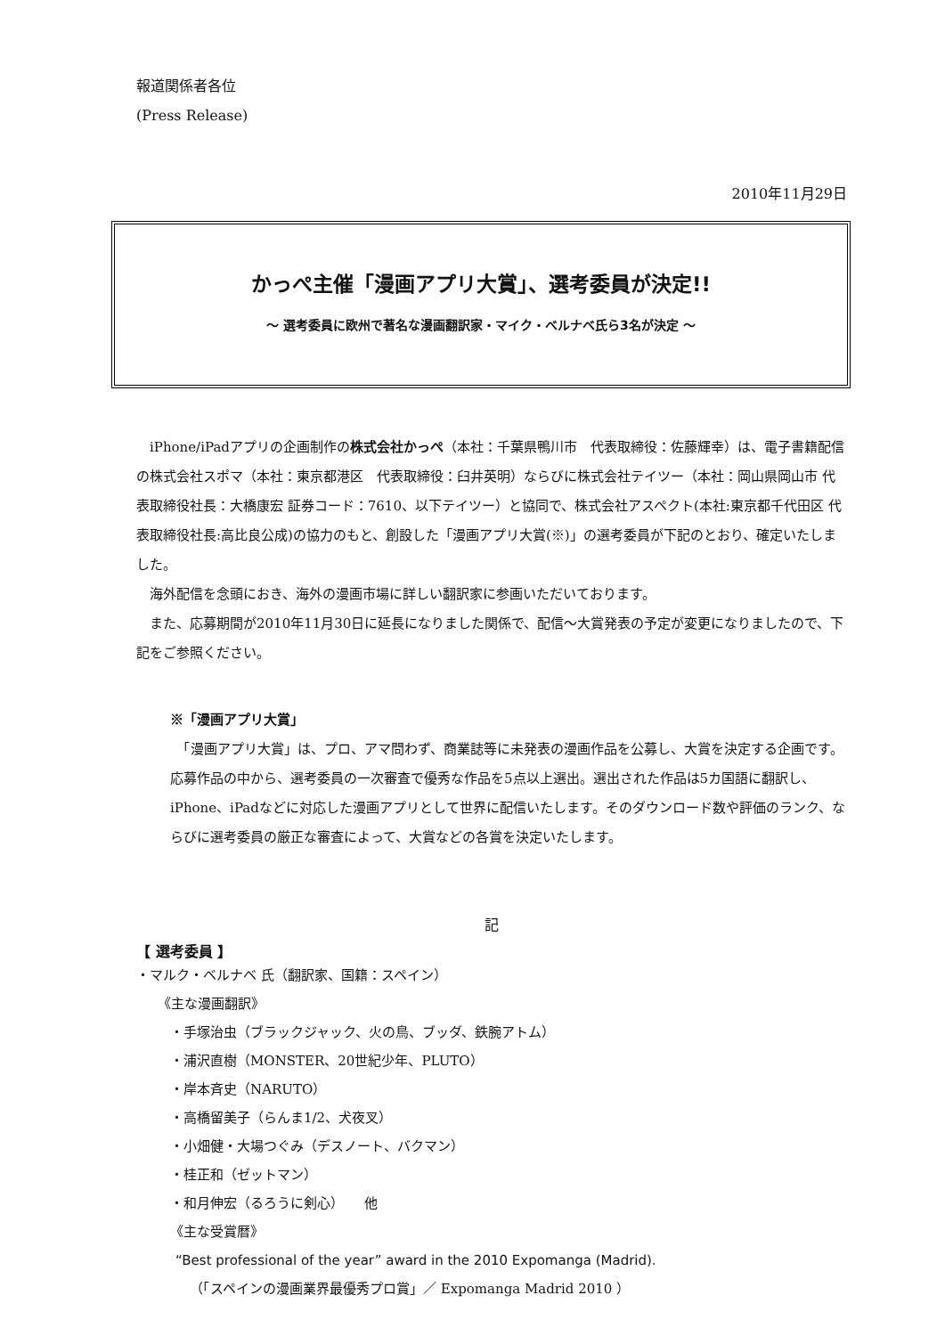報道関係者各位
(Press Release)
2010年11月29日
かっぺ主催「漫画アプリ大賞」、選考委員が決定!!
～ 選考委員に欧州で著名な漫画翻訳家・マイク・ベルナベ氏ら3名が決定 ～
　iPhone/iPadアプリの企画制作の株式会社かっぺ（本社：千葉県鴨川市　代表取締役：佐藤輝幸）は、電子書籍配信の株式会社スポマ（本社：東京都港区　代表取締役：臼井英明）ならびに株式会社テイツー（本社：岡山県岡山市 代表取締役社長：大橋康宏 証券コード：7610、以下テイツー）と協同で、株式会社アスペクト(本社:東京都千代田区 代表取締役社長:高比良公成)の協力のもと、創設した「漫画アプリ大賞(※)」の選考委員が下記のとおり、確定いたしました。
　海外配信を念頭におき、海外の漫画市場に詳しい翻訳家に参画いただいております。
　また、応募期間が2010年11月30日に延長になりました関係で、配信～大賞発表の予定が変更になりましたので、下記をご参照ください。
※「漫画アプリ大賞」
　「漫画アプリ大賞」は、プロ、アマ問わず、商業誌等に未発表の漫画作品を公募し、大賞を決定する企画です。応募作品の中から、選考委員の一次審査で優秀な作品を5点以上選出。選出された作品は5カ国語に翻訳し、iPhone、iPadなどに対応した漫画アプリとして世界に配信いたします。そのダウンロード数や評価のランク、ならびに選考委員の厳正な審査によって、大賞などの各賞を決定いたします。
記
【 選考委員 】
・マルク・ベルナベ 氏（翻訳家、国籍：スペイン）
《主な漫画翻訳》
・手塚治虫（ブラックジャック、火の鳥、ブッダ、鉄腕アトム）
・浦沢直樹（MONSTER、20世紀少年、PLUTO）
・岸本斉史（NARUTO）
・高橋留美子（らんま1/2、犬夜叉）
・小畑健・大場つぐみ（デスノート、バクマン）
・桂正和（ゼットマン）
・和月伸宏（るろうに剣心）　　他
《主な受賞暦》
“Best professional of the year” award in the 2010 Expomanga (Madrid).
（「スペインの漫画業界最優秀プロ賞」／ Expomanga Madrid 2010 ）